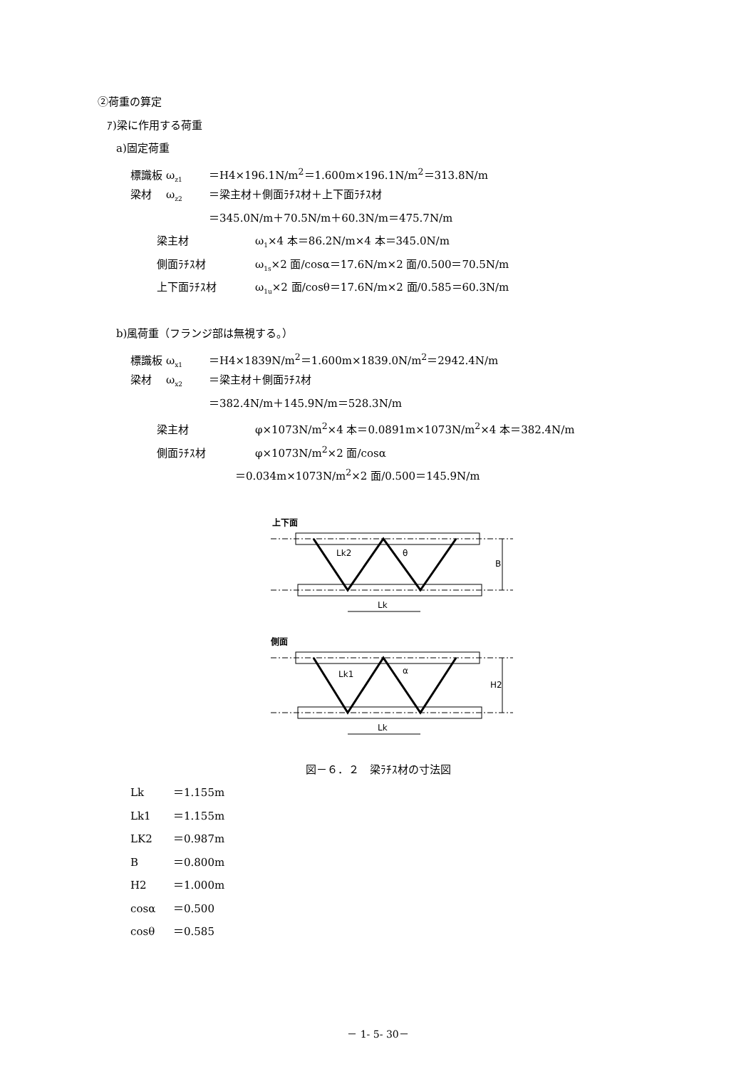②荷重の算定
ｱ)梁に作用する荷重
a)固定荷重
標識板 ω<sub>z1</sub> ＝H4×196.1N/m<sup>2</sup>＝1.600m×196.1N/m<sup>2</sup>＝313.8N/m
梁材 ω<sub>z2</sub> ＝梁主材＋側面ﾗﾁｽ材＋上下面ﾗﾁｽ材
＝345.0N/m＋70.5N/m＋60.3N/m＝475.7N/m
梁主材 ω<sub>1</sub>×4 本＝86.2N/m×4 本＝345.0N/m
側面ﾗﾁｽ材 ω<sub>1s</sub>×2 面/cosα＝17.6N/m×2 面/0.500＝70.5N/m
上下面ﾗﾁｽ材 ω<sub>1u</sub>×2 面/cosθ＝17.6N/m×2 面/0.585＝60.3N/m
b)風荷重（フランジ部は無視する。）
標識板 ω<sub>x1</sub> ＝H4×1839N/m<sup>2</sup>＝1.600m×1839.0N/m<sup>2</sup>＝2942.4N/m
梁材 ω<sub>x2</sub> ＝梁主材＋側面ﾗﾁｽ材
＝382.4N/m＋145.9N/m＝528.3N/m
梁主材 φ×1073N/m<sup>2</sup>×4 本＝0.0891m×1073N/m<sup>2</sup>×4 本＝382.4N/m
側面ﾗﾁｽ材 φ×1073N/m<sup>2</sup>×2 面/cosα
＝0.034m×1073N/m<sup>2</sup>×2 面/0.500＝145.9N/m
上下面
Lk2
θ
B
Lk
側面
Lk1
α
H2
Lk
図－６．２　梁ﾗﾁｽ材の寸法図
Lk ＝1.155m
Lk1 ＝1.155m
LK2 ＝0.987m
B ＝0.800m
H2 ＝1.000m
cosα ＝0.500
cosθ ＝0.585
－ 1- 5- 30－